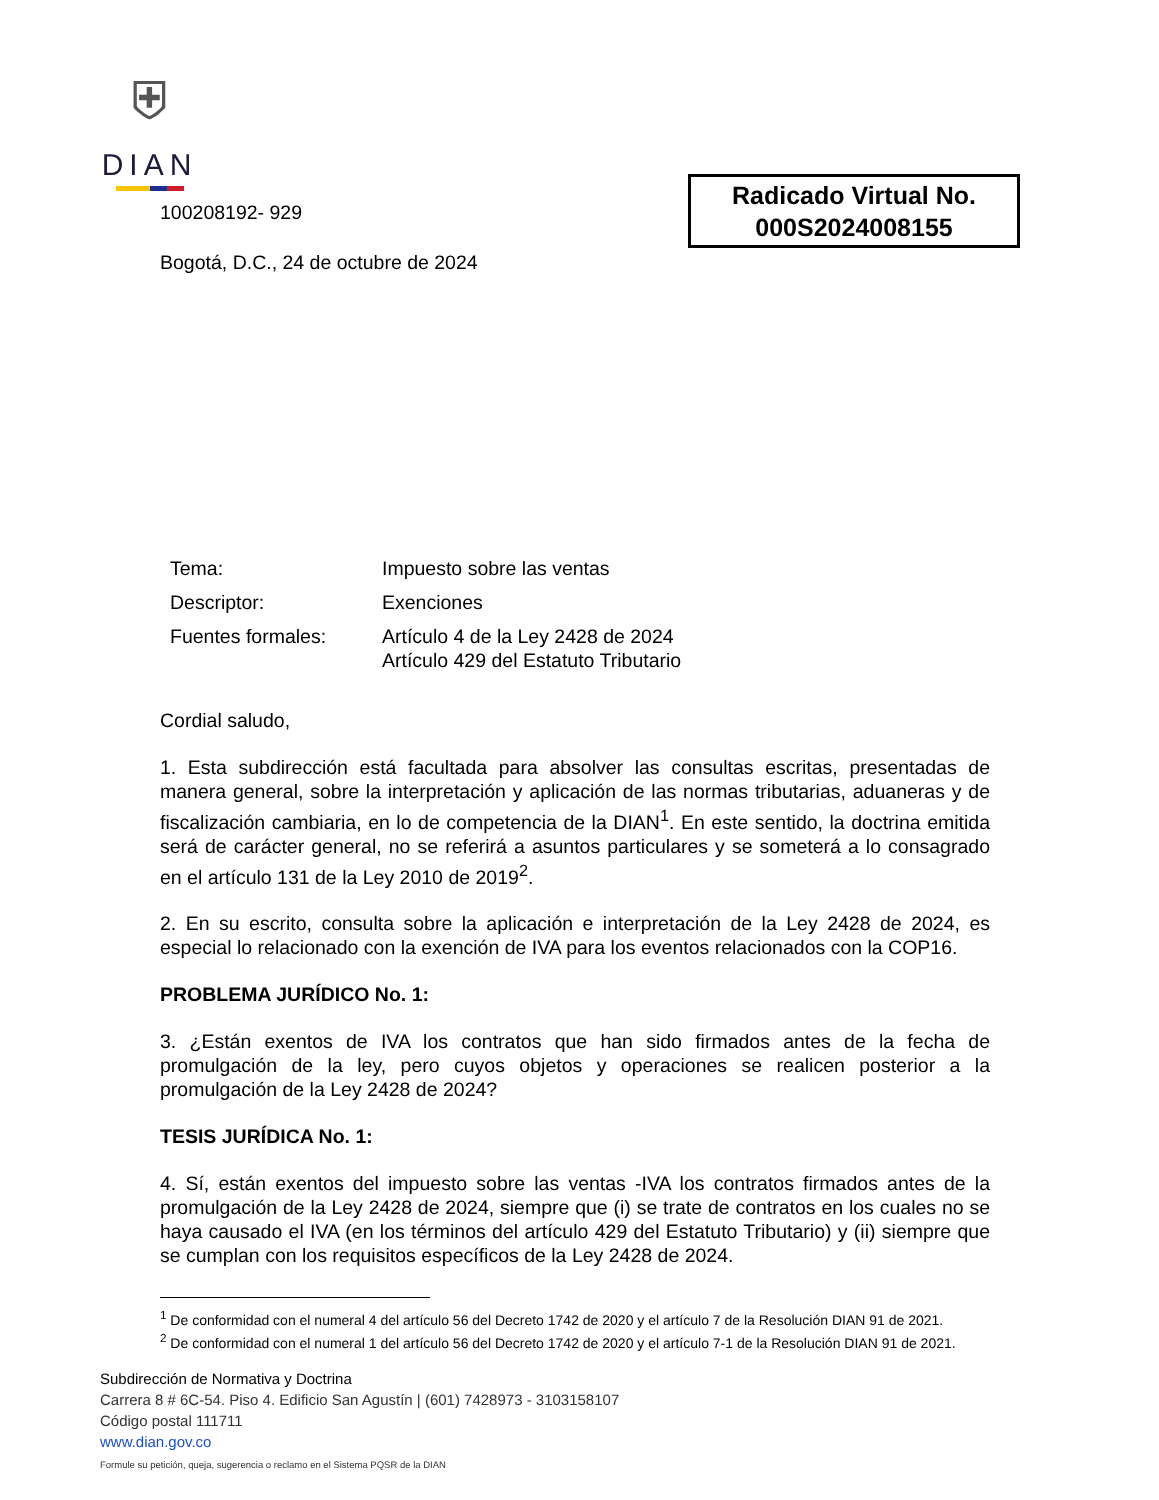⛨
DIAN
Radicado Virtual No.
000S2024008155
100208192- 929
Bogotá, D.C., 24 de octubre de 2024
| Tema: | Impuesto sobre las ventas |
| Descriptor: | Exenciones |
| Fuentes formales: | Artículo 4 de la Ley 2428 de 2024 Artículo 429 del Estatuto Tributario |
Cordial saludo,
1. Esta subdirección está facultada para absolver las consultas escritas, presentadas de manera general, sobre la interpretación y aplicación de las normas tributarias, aduaneras y de fiscalización cambiaria, en lo de competencia de la DIAN<sup>1</sup>. En este sentido, la doctrina emitida será de carácter general, no se referirá a asuntos particulares y se someterá a lo consagrado en el artículo 131 de la Ley 2010 de 2019<sup>2</sup>.
2. En su escrito, consulta sobre la aplicación e interpretación de la Ley 2428 de 2024, es especial lo relacionado con la exención de IVA para los eventos relacionados con la COP16.
PROBLEMA JURÍDICO No. 1:
3. ¿Están exentos de IVA los contratos que han sido firmados antes de la fecha de promulgación de la ley, pero cuyos objetos y operaciones se realicen posterior a la promulgación de la Ley 2428 de 2024?
TESIS JURÍDICA No. 1:
4. Sí, están exentos del impuesto sobre las ventas -IVA los contratos firmados antes de la promulgación de la Ley 2428 de 2024, siempre que (i) se trate de contratos en los cuales no se haya causado el IVA (en los términos del artículo 429 del Estatuto Tributario) y (ii) siempre que se cumplan con los requisitos específicos de la Ley 2428 de 2024.
<sup>1</sup> De conformidad con el numeral 4 del artículo 56 del Decreto 1742 de 2020 y el artículo 7 de la Resolución DIAN 91 de 2021.
<sup>2</sup> De conformidad con el numeral 1 del artículo 56 del Decreto 1742 de 2020 y el artículo 7-1 de la Resolución DIAN 91 de 2021.
Subdirección de Normativa y Doctrina
Carrera 8 # 6C-54. Piso 4. Edificio San Agustín | (601) 7428973 - 3103158107
Código postal 111711
www.dian.gov.co
Formule su petición, queja, sugerencia o reclamo en el Sistema PQSR de la DIAN